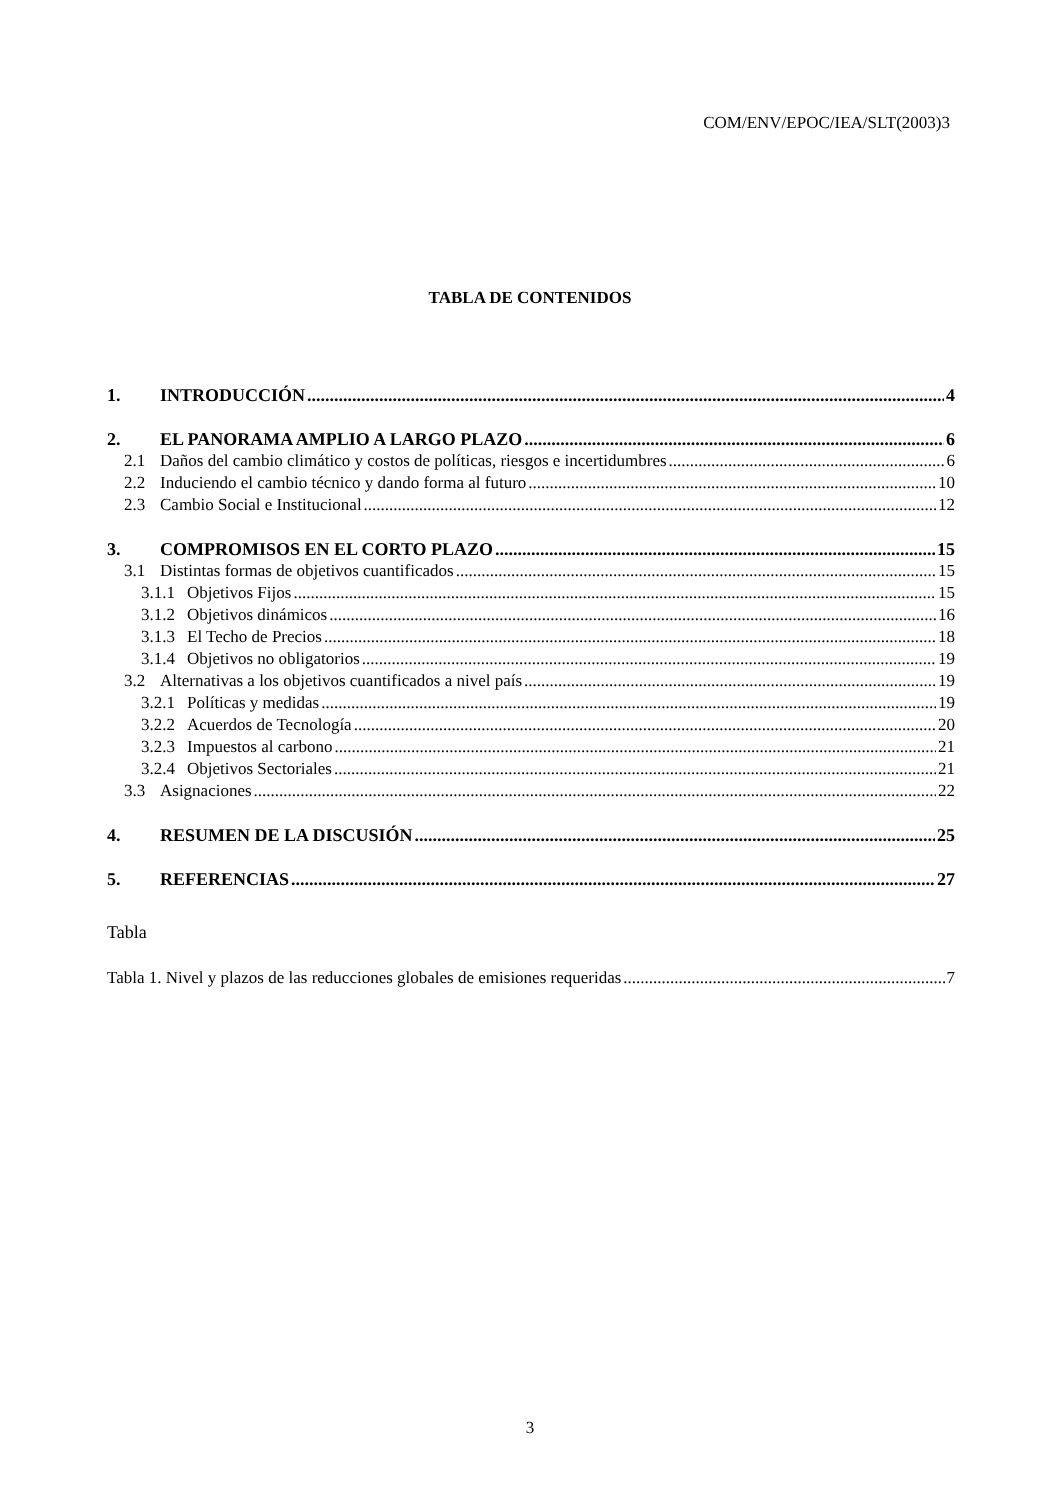COM/ENV/EPOC/IEA/SLT(2003)3
TABLA DE CONTENIDOS
1. INTRODUCCIÓN 4
2. EL PANORAMA AMPLIO A LARGO PLAZO 6
2.1 Daños del cambio climático y costos de políticas, riesgos e incertidumbres 6
2.2 Induciendo el cambio técnico y dando forma al futuro 10
2.3 Cambio Social e Institucional 12
3. COMPROMISOS EN EL CORTO PLAZO 15
3.1 Distintas formas de objetivos cuantificados 15
3.1.1 Objetivos Fijos 15
3.1.2 Objetivos dinámicos 16
3.1.3 El Techo de Precios 18
3.1.4 Objetivos no obligatorios 19
3.2 Alternativas a los objetivos cuantificados a nivel país 19
3.2.1 Políticas y medidas 19
3.2.2 Acuerdos de Tecnología 20
3.2.3 Impuestos al carbono 21
3.2.4 Objetivos Sectoriales 21
3.3 Asignaciones 22
4. RESUMEN DE LA DISCUSIÓN 25
5. REFERENCIAS 27
Tabla
Tabla 1. Nivel y plazos de las reducciones globales de emisiones requeridas 7
3